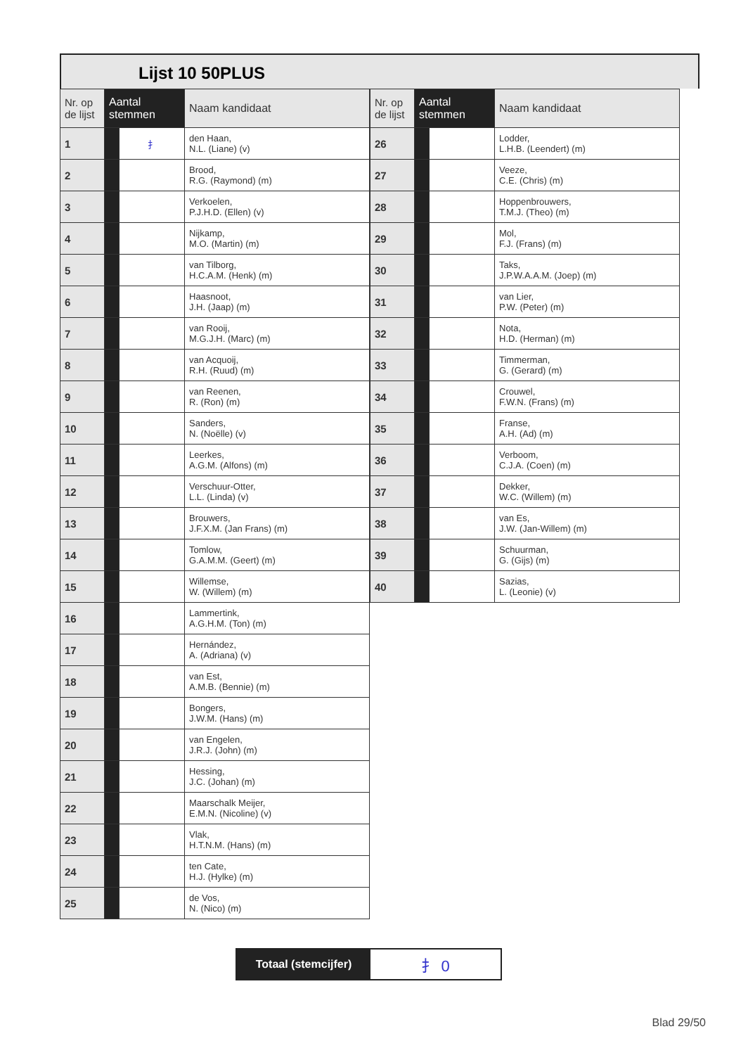Lijst 10 50PLUS
| Nr. op de lijst | Aantal stemmen | | Naam kandidaat |
| --- | --- | --- | --- |
| 1 | | ⺘ | den Haan, N.L. (Liane) (v) |
| 2 | | | Brood, R.G. (Raymond) (m) |
| 3 | | | Verkoelen, P.J.H.D. (Ellen) (v) |
| 4 | | | Nijkamp, M.O. (Martin) (m) |
| 5 | | | van Tilborg, H.C.A.M. (Henk) (m) |
| 6 | | | Haasnoot, J.H. (Jaap) (m) |
| 7 | | | van Rooij, M.G.J.H. (Marc) (m) |
| 8 | | | van Acquoij, R.H. (Ruud) (m) |
| 9 | | | van Reenen, R. (Ron) (m) |
| 10 | | | Sanders, N. (Noëlle) (v) |
| 11 | | | Leerkes, A.G.M. (Alfons) (m) |
| 12 | | | Verschuur-Otter, L.L. (Linda) (v) |
| 13 | | | Brouwers, J.F.X.M. (Jan Frans) (m) |
| 14 | | | Tomlow, G.A.M.M. (Geert) (m) |
| 15 | | | Willemse, W. (Willem) (m) |
| 16 | | | Lammertink, A.G.H.M. (Ton) (m) |
| 17 | | | Hernández, A. (Adriana) (v) |
| 18 | | | van Est, A.M.B. (Bennie) (m) |
| 19 | | | Bongers, J.W.M. (Hans) (m) |
| 20 | | | van Engelen, J.R.J. (John) (m) |
| 21 | | | Hessing, J.C. (Johan) (m) |
| 22 | | | Maarschalk Meijer, E.M.N. (Nicoline) (v) |
| 23 | | | Vlak, H.T.N.M. (Hans) (m) |
| 24 | | | ten Cate, H.J. (Hylke) (m) |
| 25 | | | de Vos, N. (Nico) (m) |
| Nr. op de lijst | Aantal stemmen | | Naam kandidaat |
| --- | --- | --- | --- |
| 26 | | | Lodder, L.H.B. (Leendert) (m) |
| 27 | | | Veeze, C.E. (Chris) (m) |
| 28 | | | Hoppenbrouwers, T.M.J. (Theo) (m) |
| 29 | | | Mol, F.J. (Frans) (m) |
| 30 | | | Taks, J.P.W.A.A.M. (Joep) (m) |
| 31 | | | van Lier, P.W. (Peter) (m) |
| 32 | | | Nota, H.D. (Herman) (m) |
| 33 | | | Timmerman, G. (Gerard) (m) |
| 34 | | | Crouwel, F.W.N. (Frans) (m) |
| 35 | | | Franse, A.H. (Ad) (m) |
| 36 | | | Verboom, C.J.A. (Coen) (m) |
| 37 | | | Dekker, W.C. (Willem) (m) |
| 38 | | | van Es, J.W. (Jan-Willem) (m) |
| 39 | | | Schuurman, G. (Gijs) (m) |
| 40 | | | Sazias, L. (Leonie) (v) |
Totaal (stemcijfer)
⺘ 0
Blad 29/50